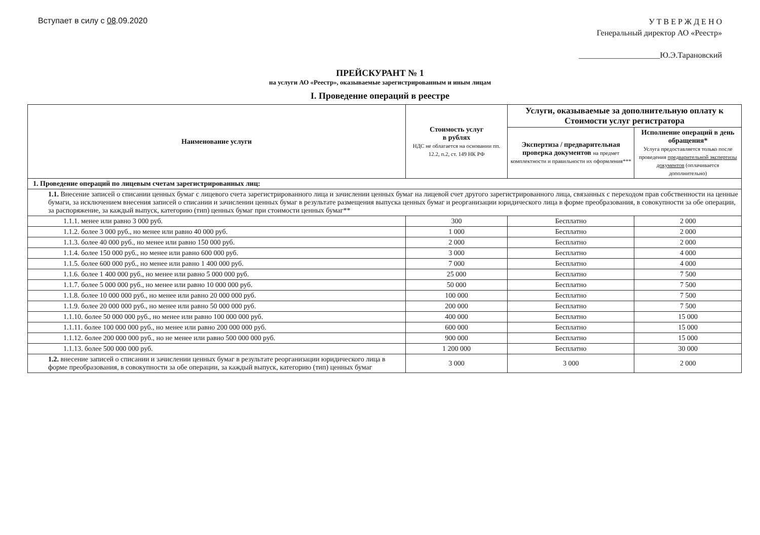Вступает в силу с 08.09.2020
У Т В Е Р Ж Д Е Н О
Генеральный директор АО «Реестр»
____________________Ю.Э.Тарановский
ПРЕЙСКУРАНТ № 1
на услуги АО «Реестр», оказываемые зарегистрированным и иным лицам
I. Проведение операций в реестре
| Наименование услуги | Стоимость услуг в рублях НДС не облагается на основании пп. 12.2, п.2, ст. 149 НК РФ | Услуги, оказываемые за дополнительную оплату к Стоимости услуг регистратора | |
| --- | --- | --- | --- |
| | | Экспертиза / предварительная проверка документов на предмет комплектности и правильности их оформления*** | Исполнение операций в день обращения* Услуга предоставляется только после проведения предварительной экспертизы документов (оплачивается дополнительно) |
| 1. Проведение операций по лицевым счетам зарегистрированных лиц: | | | |
| 1.1. Внесение записей о списании ценных бумаг с лицевого счета зарегистрированного лица и зачислении ценных бумаг на лицевой счет другого зарегистрированного лица, связанных с переходом прав собственности на ценные бумаги, за исключением внесения записей о списании и зачислении ценных бумаг в результате размещения выпуска ценных бумаг и реорганизации юридического лица в форме преобразования, в совокупности за обе операции, за распоряжение, за каждый выпуск, категорию (тип) ценных бумаг при стоимости ценных бумаг** | | | |
| 1.1.1. менее или равно 3 000 руб. | 300 | Бесплатно | 2 000 |
| 1.1.2. более 3 000 руб., но менее или равно 40 000 руб. | 1 000 | Бесплатно | 2 000 |
| 1.1.3. более 40 000 руб., но менее или равно 150 000 руб. | 2 000 | Бесплатно | 2 000 |
| 1.1.4. более 150 000 руб., но менее или равно 600 000 руб. | 3 000 | Бесплатно | 4 000 |
| 1.1.5. более 600 000 руб., но менее или равно 1 400 000 руб. | 7 000 | Бесплатно | 4 000 |
| 1.1.6. более 1 400 000 руб., но менее или равно 5 000 000 руб. | 25 000 | Бесплатно | 7 500 |
| 1.1.7. более 5 000 000 руб., но менее или равно 10 000 000 руб. | 50 000 | Бесплатно | 7 500 |
| 1.1.8. более 10 000 000 руб., но менее или равно 20 000 000 руб. | 100 000 | Бесплатно | 7 500 |
| 1.1.9. более 20 000 000 руб., но менее или равно 50 000 000 руб. | 200 000 | Бесплатно | 7 500 |
| 1.1.10. более 50 000 000 руб., но менее или равно 100 000 000 руб. | 400 000 | Бесплатно | 15 000 |
| 1.1.11. более 100 000 000 руб., но менее или равно 200 000 000 руб. | 600 000 | Бесплатно | 15 000 |
| 1.1.12. более 200 000 000 руб., но не менее или равно 500 000 000 руб. | 900 000 | Бесплатно | 15 000 |
| 1.1.13. более 500 000 000 руб. | 1 200 000 | Бесплатно | 30 000 |
| 1.2. внесение записей о списании и зачислении ценных бумаг в результате реорганизации юридического лица в форме преобразования, в совокупности за обе операции, за каждый выпуск, категорию (тип) ценных бумаг | 3 000 | 3 000 | 2 000 |